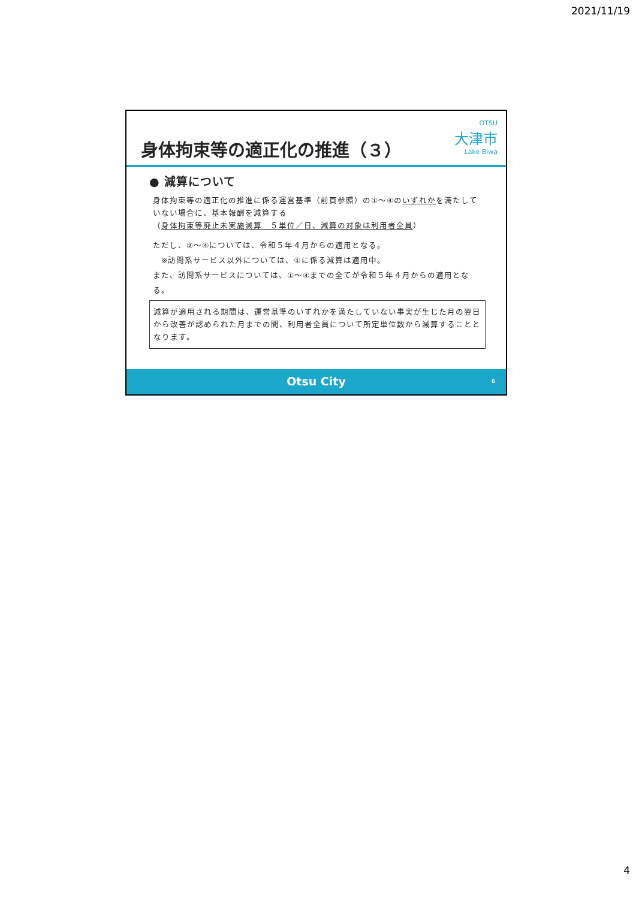2021/11/19
身体拘束等の適正化の推進（３）
OTSU
大津市
Lake Biwa
● 減算について
身体拘束等の適正化の推進に係る運営基準（前頁参照）の①～④のいずれかを満たしていない場合に、基本報酬を減算する
（身体拘束等廃止未実施減算　５単位／日、減算の対象は利用者全員）
ただし、②～④については、令和５年４月からの適用となる。
　※訪問系サービス以外については、①に係る減算は適用中。
また、訪問系サービスについては、①～④までの全てが令和５年４月からの適用となる。
減算が適用される期間は、運営基準のいずれかを満たしていない事実が生じた月の翌日から改善が認められた月までの間、利用者全員について所定単位数から減算することとなります。
Otsu City 6
4